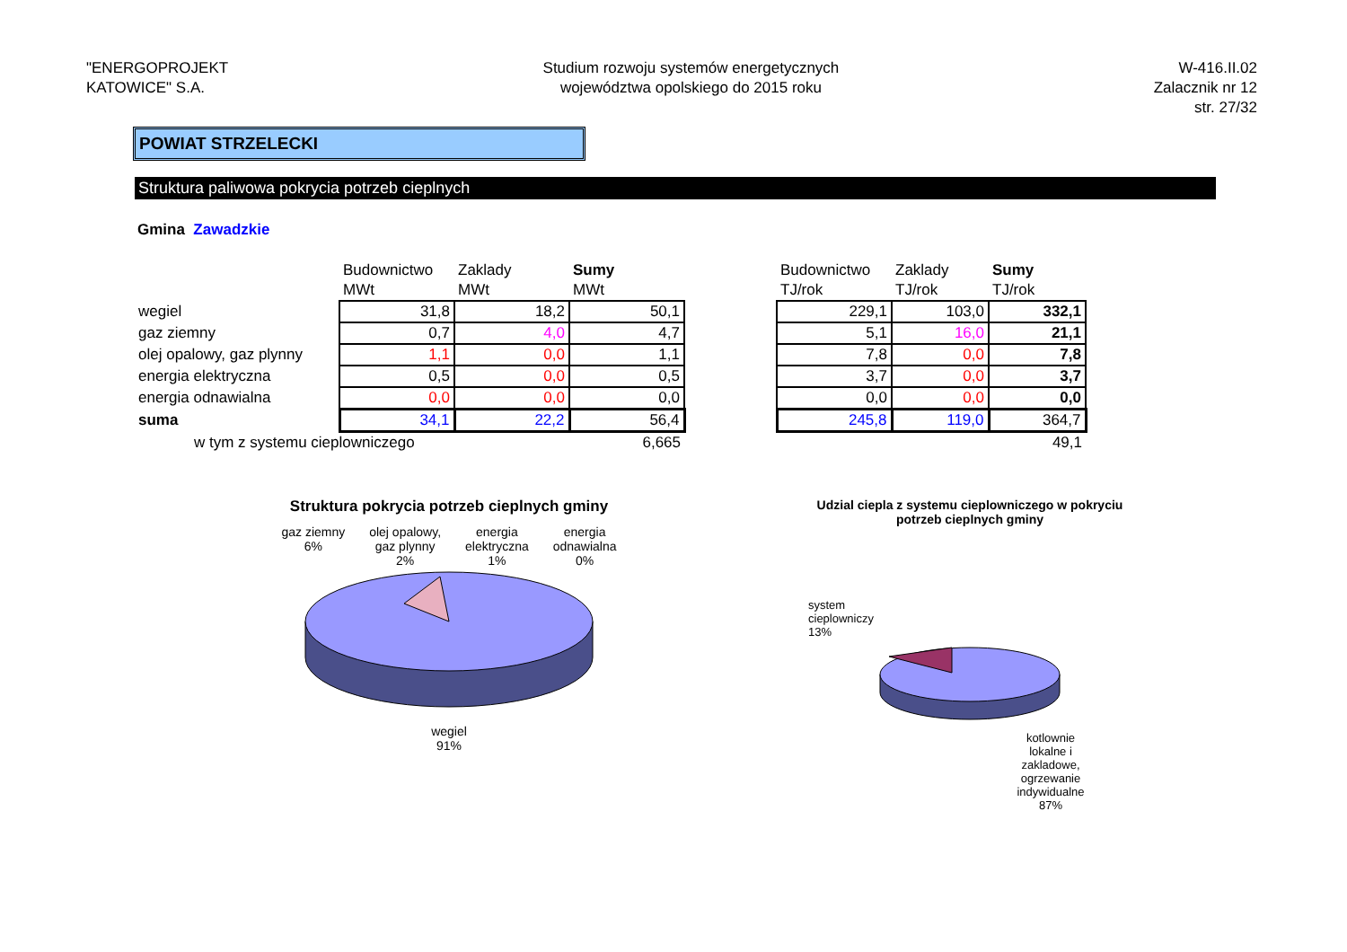"ENERGOPROJEKT
KATOWICE" S.A.
Studium rozwoju systemów energetycznych
województwa opolskiego do 2015 roku
W-416.II.02
Zalacznik nr 12
str. 27/32
POWIAT STRZELECKI
Struktura paliwowa pokrycia potrzeb cieplnych
Gmina Zawadzkie
| | Budownictwo | Zaklady | Sumy |
| | MWt | MWt | MWt |
| wegiel | 31,8 | 18,2 | 50,1 |
| gaz ziemny | 0,7 | 4,0 | 4,7 |
| olej opalowy, gaz plynny | 1,1 | 0,0 | 1,1 |
| energia elektryczna | 0,5 | 0,0 | 0,5 |
| energia odnawialna | 0,0 | 0,0 | 0,0 |
| suma | 34,1 | 22,2 | 56,4 |
| w tym z systemu cieplowniczego | | | 6,665 |
| Budownictwo | Zaklady | Sumy |
| TJ/rok | TJ/rok | TJ/rok |
| 229,1 | 103,0 | 332,1 |
| 5,1 | 16,0 | 21,1 |
| 7,8 | 0,0 | 7,8 |
| 3,7 | 0,0 | 3,7 |
| 0,0 | 0,0 | 0,0 |
| 245,8 | 119,0 | 364,7 |
| | | 49,1 |
Struktura pokrycia potrzeb cieplnych gminy
gaz ziemny
6% olej opalowy,
gaz plynny
2% energia
elektryczna
1% energia
odnawialna
0%
wegiel
91%
Udzial ciepla z systemu cieplowniczego w pokryciu potrzeb cieplnych gminy
system
cieplowniczy
13%
kotlownie
lokalne i
zakladowe,
ogrzewanie
indywidualne
87%